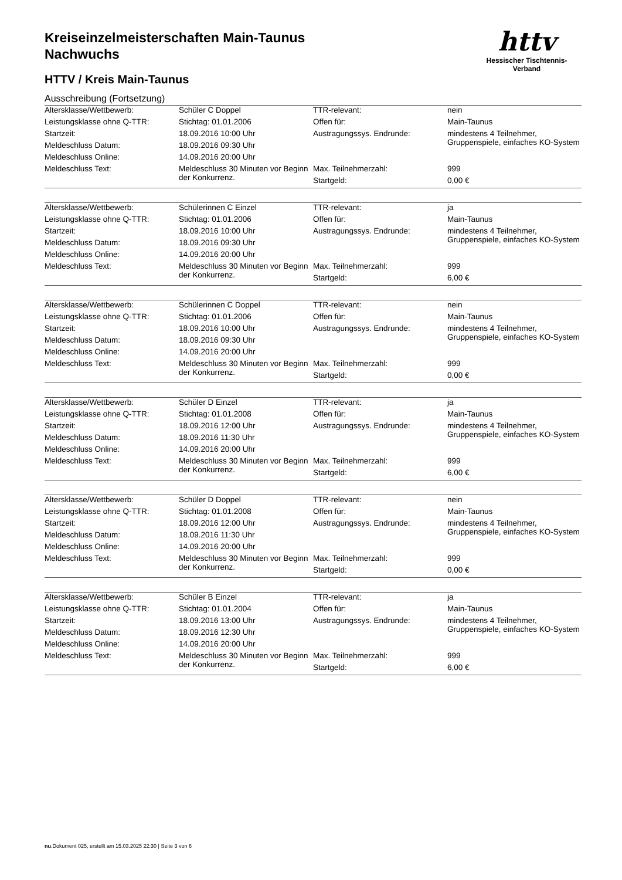Kreiseinzelmeisterschaften Main-Taunus
Nachwuchs
HTTV / Kreis Main-Taunus
Ausschreibung (Fortsetzung)
httv
Hessischer Tischtennis-Verband
| Altersklasse/Wettbewerb: | Schüler C Doppel | TTR-relevant: | nein |
| Leistungsklasse ohne Q-TTR: | Stichtag: 01.01.2006 | Offen für: | Main-Taunus |
| Startzeit: | 18.09.2016 10:00 Uhr | Austragungssys. Endrunde: | mindestens 4 Teilnehmer, Gruppenspiele, einfaches KO-System |
| Meldeschluss Datum: | 18.09.2016 09:30 Uhr | | |
| Meldeschluss Online: | 14.09.2016 20:00 Uhr | | |
| Meldeschluss Text: | Meldeschluss 30 Minuten vor Beginn der Konkurrenz. | Max. Teilnehmerzahl: | 999 |
| | | Startgeld: | 0,00 € |
| Altersklasse/Wettbewerb: | Schülerinnen C Einzel | TTR-relevant: | ja |
| Leistungsklasse ohne Q-TTR: | Stichtag: 01.01.2006 | Offen für: | Main-Taunus |
| Startzeit: | 18.09.2016 10:00 Uhr | Austragungssys. Endrunde: | mindestens 4 Teilnehmer, Gruppenspiele, einfaches KO-System |
| Meldeschluss Datum: | 18.09.2016 09:30 Uhr | | |
| Meldeschluss Online: | 14.09.2016 20:00 Uhr | | |
| Meldeschluss Text: | Meldeschluss 30 Minuten vor Beginn der Konkurrenz. | Max. Teilnehmerzahl: | 999 |
| | | Startgeld: | 6,00 € |
| Altersklasse/Wettbewerb: | Schülerinnen C Doppel | TTR-relevant: | nein |
| Leistungsklasse ohne Q-TTR: | Stichtag: 01.01.2006 | Offen für: | Main-Taunus |
| Startzeit: | 18.09.2016 10:00 Uhr | Austragungssys. Endrunde: | mindestens 4 Teilnehmer, Gruppenspiele, einfaches KO-System |
| Meldeschluss Datum: | 18.09.2016 09:30 Uhr | | |
| Meldeschluss Online: | 14.09.2016 20:00 Uhr | | |
| Meldeschluss Text: | Meldeschluss 30 Minuten vor Beginn der Konkurrenz. | Max. Teilnehmerzahl: | 999 |
| | | Startgeld: | 0,00 € |
| Altersklasse/Wettbewerb: | Schüler D Einzel | TTR-relevant: | ja |
| Leistungsklasse ohne Q-TTR: | Stichtag: 01.01.2008 | Offen für: | Main-Taunus |
| Startzeit: | 18.09.2016 12:00 Uhr | Austragungssys. Endrunde: | mindestens 4 Teilnehmer, Gruppenspiele, einfaches KO-System |
| Meldeschluss Datum: | 18.09.2016 11:30 Uhr | | |
| Meldeschluss Online: | 14.09.2016 20:00 Uhr | | |
| Meldeschluss Text: | Meldeschluss 30 Minuten vor Beginn der Konkurrenz. | Max. Teilnehmerzahl: | 999 |
| | | Startgeld: | 6,00 € |
| Altersklasse/Wettbewerb: | Schüler D Doppel | TTR-relevant: | nein |
| Leistungsklasse ohne Q-TTR: | Stichtag: 01.01.2008 | Offen für: | Main-Taunus |
| Startzeit: | 18.09.2016 12:00 Uhr | Austragungssys. Endrunde: | mindestens 4 Teilnehmer, Gruppenspiele, einfaches KO-System |
| Meldeschluss Datum: | 18.09.2016 11:30 Uhr | | |
| Meldeschluss Online: | 14.09.2016 20:00 Uhr | | |
| Meldeschluss Text: | Meldeschluss 30 Minuten vor Beginn der Konkurrenz. | Max. Teilnehmerzahl: | 999 |
| | | Startgeld: | 0,00 € |
| Altersklasse/Wettbewerb: | Schüler B Einzel | TTR-relevant: | ja |
| Leistungsklasse ohne Q-TTR: | Stichtag: 01.01.2004 | Offen für: | Main-Taunus |
| Startzeit: | 18.09.2016 13:00 Uhr | Austragungssys. Endrunde: | mindestens 4 Teilnehmer, Gruppenspiele, einfaches KO-System |
| Meldeschluss Datum: | 18.09.2016 12:30 Uhr | | |
| Meldeschluss Online: | 14.09.2016 20:00 Uhr | | |
| Meldeschluss Text: | Meldeschluss 30 Minuten vor Beginn der Konkurrenz. | Max. Teilnehmerzahl: | 999 |
| | | Startgeld: | 6,00 € |
nu.Dokument 025, erstellt am 15.03.2025 22:30 | Seite 3 von 6